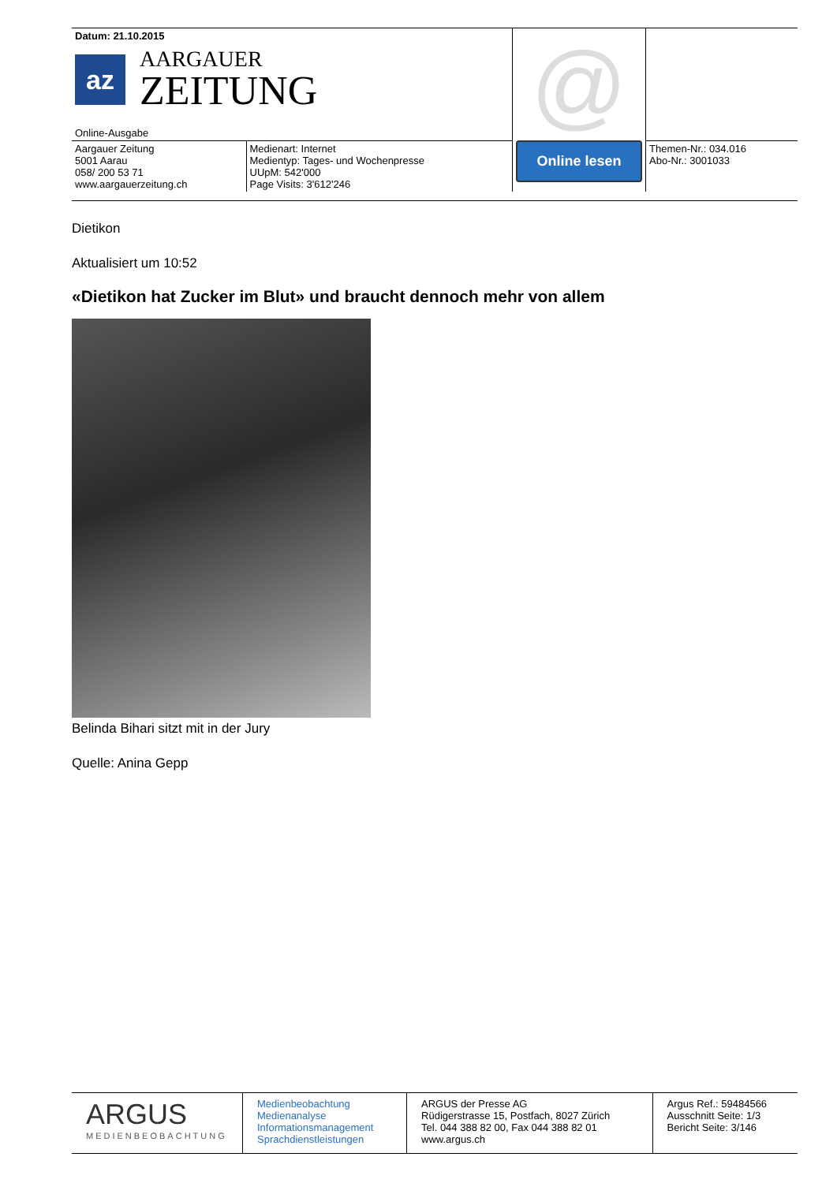| Datum: 21.10.2015 az AARGAUER ZEITUNG Online-Ausgabe | | @ Online lesen | |
| Aargauer Zeitung 5001 Aarau 058/ 200 53 71 www.aargauerzeitung.ch | Medienart: Internet Medientyp: Tages- und Wochenpresse UUpM: 542'000 Page Visits: 3'612'246 | | Themen-Nr.: 034.016 Abo-Nr.: 3001033 |
Dietikon
Aktualisiert um 10:52
«Dietikon hat Zucker im Blut» und braucht dennoch mehr von allem
Belinda Bihari sitzt mit in der Jury
Quelle: Anina Gepp
| ARGUS MEDIENBEOBACHTUNG | Medienbeobachtung Medienanalyse Informationsmanagement Sprachdienstleistungen | ARGUS der Presse AG Rüdigerstrasse 15, Postfach, 8027 Zürich Tel. 044 388 82 00, Fax 044 388 82 01 www.argus.ch | Argus Ref.: 59484566 Ausschnitt Seite: 1/3 Bericht Seite: 3/146 |